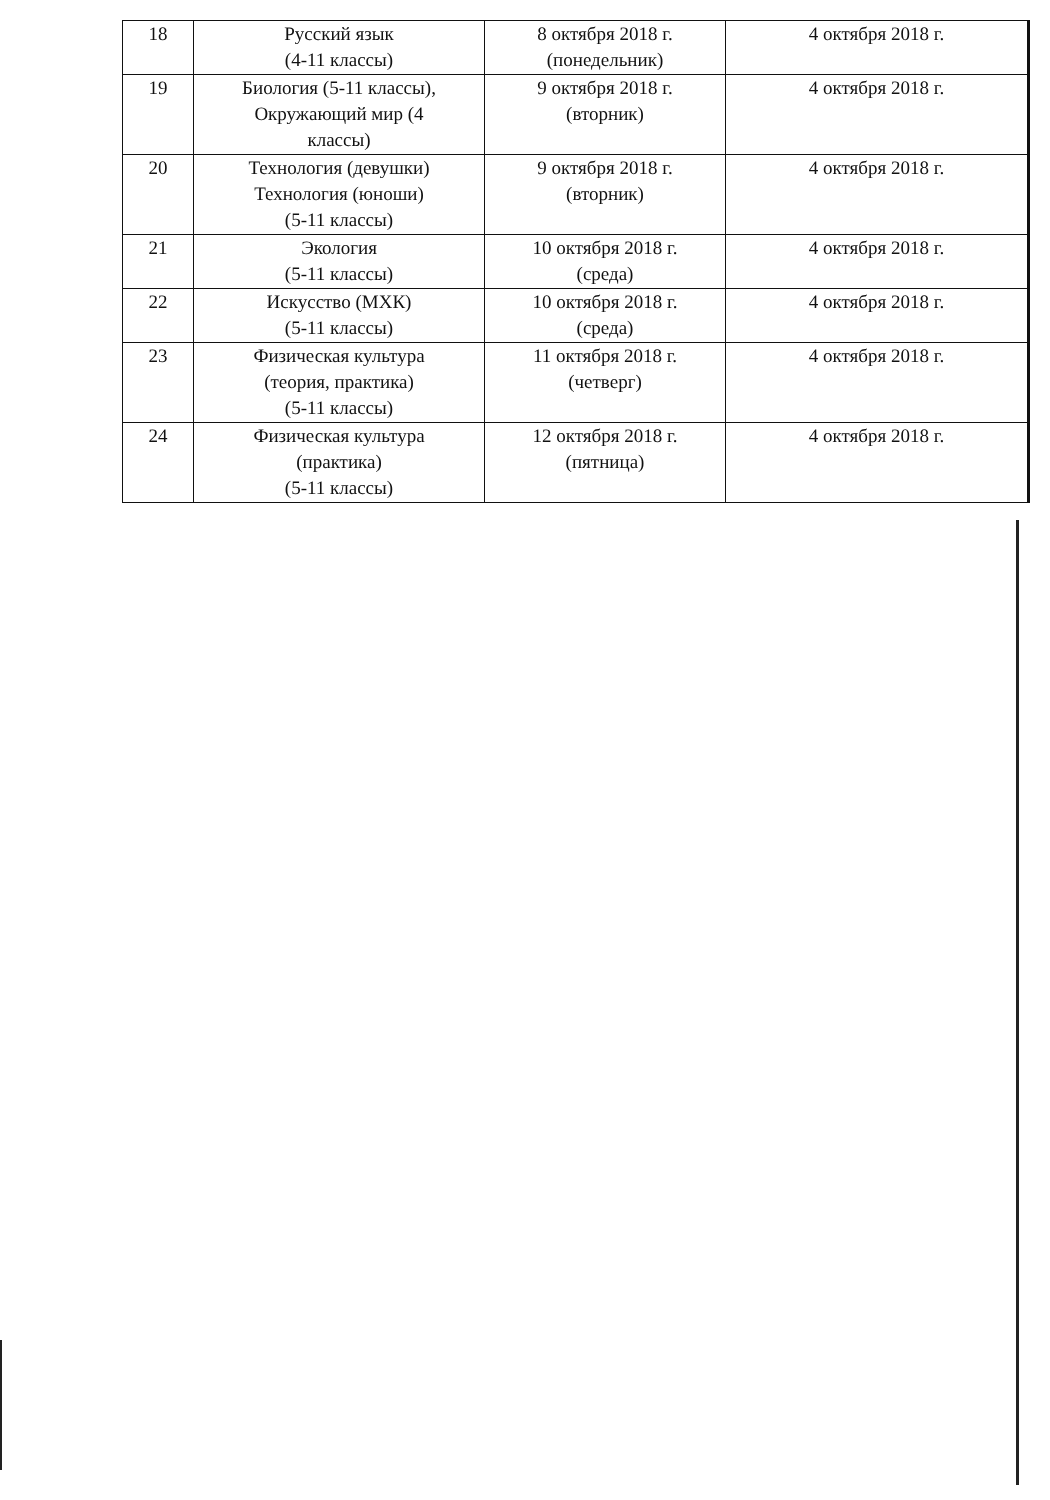| 18 | Русский язык (4-11 классы) | 8 октября 2018 г. (понедельник) | 4 октября 2018 г. |
| 19 | Биология (5-11 классы), Окружающий мир (4 классы) | 9 октября 2018 г. (вторник) | 4 октября 2018 г. |
| 20 | Технология (девушки) Технология (юноши) (5-11 классы) | 9 октября 2018 г. (вторник) | 4 октября 2018 г. |
| 21 | Экология (5-11 классы) | 10 октября 2018 г. (среда) | 4 октября 2018 г. |
| 22 | Искусство (МХК) (5-11 классы) | 10 октября 2018 г. (среда) | 4 октября 2018 г. |
| 23 | Физическая культура (теория, практика) (5-11 классы) | 11 октября 2018 г. (четверг) | 4 октября 2018 г. |
| 24 | Физическая культура (практика) (5-11 классы) | 12 октября 2018 г. (пятница) | 4 октября 2018 г. |